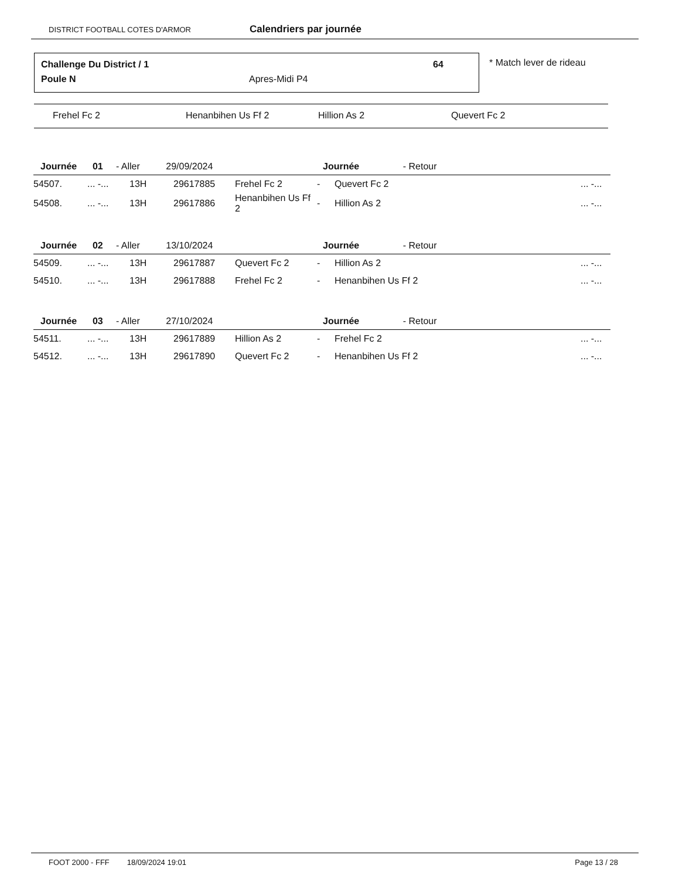DISTRICT FOOTBALL COTES D'ARMOR Calendriers par journée
Challenge Du District / 1 64
Poule N Apres-Midi P4
* Match lever de rideau
Frehel Fc 2 Henanbihen Us Ff 2 Hillion As 2 Quevert Fc 2
| Journée 01 - Aller 29/09/2024 | | | | | Journée - Retour | | |
| 54507. | ... -... | 13H | 29617885 | Frehel Fc 2 | - | Quevert Fc 2 | ... -... |
| 54508. | ... -... | 13H | 29617886 | Henanbihen Us Ff 2 | - | Hillion As 2 | ... -... |
| Journée 02 - Aller 13/10/2024 | | | | | Journée - Retour | | |
| 54509. | ... -... | 13H | 29617887 | Quevert Fc 2 | - | Hillion As 2 | ... -... |
| 54510. | ... -... | 13H | 29617888 | Frehel Fc 2 | - | Henanbihen Us Ff 2 | ... -... |
| Journée 03 - Aller 27/10/2024 | | | | | Journée - Retour | | |
| 54511. | ... -... | 13H | 29617889 | Hillion As 2 | - | Frehel Fc 2 | ... -... |
| 54512. | ... -... | 13H | 29617890 | Quevert Fc 2 | - | Henanbihen Us Ff 2 | ... -... |
FOOT 2000 - FFF 18/09/2024 19:01 Page 13 / 28